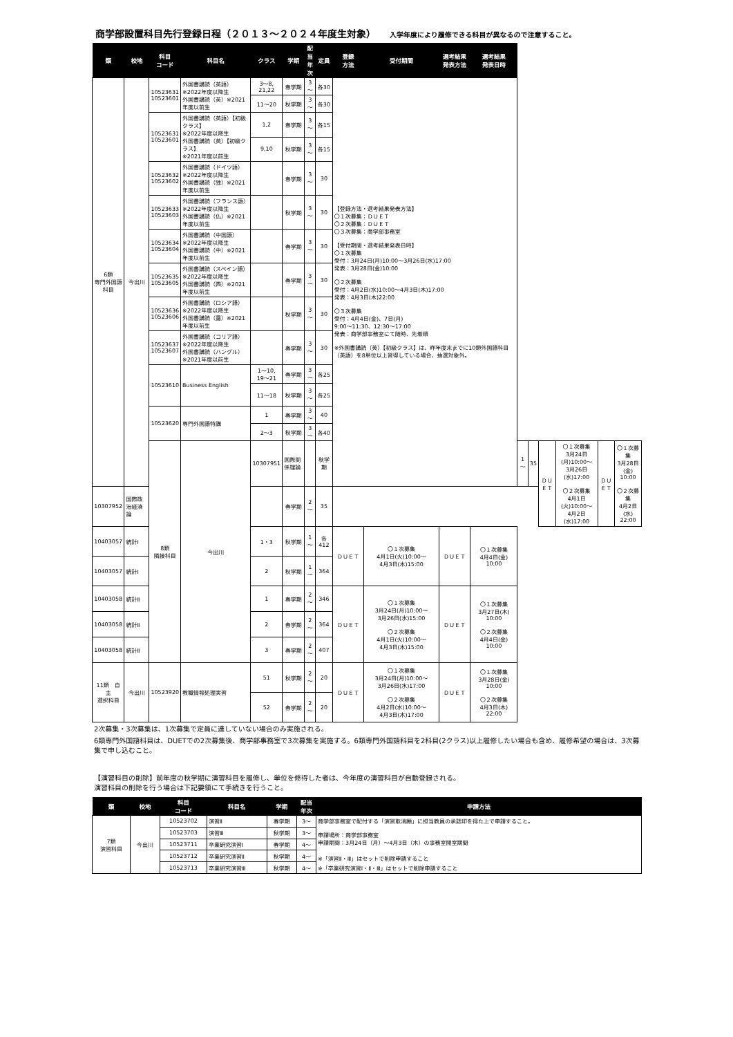商学部設置科目先行登録日程（２０１３～２０２４年度生対象） 入学年度により履修できる科目が異なるので注意すること。
| 類 | 校地 | 科目 コード | 科目名 | クラス | 学期 | 配当 年次 | 定員 | 登録 方法 | 受付期間 | 選考結果 発表方法 | 選考結果 発表日時 | | | | | | |
| --- | --- | --- | --- | --- | --- | --- | --- | --- | --- | --- | --- | --- | --- | --- | --- | --- | --- |
| 6類 専門外国語 科目 | 今出川 | 10523631 10523601 | 外国書講読（英語）※2022年度以降生 外国書講読（英）※2021年度以前生 | 3～8, 21,22 | 春学期 | 3～ | 各30 | 【登録方法・選考結果発表方法】 〇１次募集：ＤＵＥＴ 〇２次募集：ＤＵＥＴ 〇３次募集：商学部事務室 【受付期間・選考結果発表日時】 〇１次募集 受付：3月24日(月)10:00～3月26日(水)17:00 発表：3月28日(金)10:00 〇２次募集 受付：4月2日(水)10:00～4月3日(木)17:00 発表：4月3日(木)22:00 〇３次募集 受付：4月4日(金)、7日(月) 9:00～11:30、12:30～17:00 発表：商学部事務室にて随時、先着順 ※外国書講読（英）【初級クラス】は、昨年度末までに10類外国語科目（英語）を8単位以上習得している場合、抽選対象外。 | | | | | | | | | |
| | | | | 11～20 | 秋学期 | 3～ | 各30 | | | | | | | | | | |
| | | 10523631 10523601 | 外国書講読（英語）【初級クラス】 ※2022年度以降生 外国書講読（英）【初級クラス】 ※2021年度以前生 | 1,2 | 春学期 | 3～ | 各15 | | | | | | | | | | |
| | | | | 9,10 | 秋学期 | 3～ | 各15 | | | | | | | | | | |
| | | 10523632 10523602 | 外国書講読（ドイツ語）※2022年度以降生 外国書講読（独）※2021年度以前生 | | 春学期 | 3～ | 30 | | | | | | | | | | |
| | | 10523633 10523603 | 外国書講読（フランス語）※2022年度以降生 外国書講読（仏）※2021年度以前生 | | 秋学期 | 3～ | 30 | | | | | | | | | | |
| | | 10523634 10523604 | 外国書講読（中国語）※2022年度以降生 外国書講読（中）※2021年度以前生 | | 春学期 | 3～ | 30 | | | | | | | | | | |
| | | 10523635 10523605 | 外国書講読（スペイン語）※2022年度以降生 外国書講読（西）※2021年度以前生 | | 春学期 | 3～ | 30 | | | | | | | | | | |
| | | 10523636 10523606 | 外国書講読（ロシア語）※2022年度以降生 外国書講読（露）※2021年度以前生 | | 秋学期 | 3～ | 30 | | | | | | | | | | |
| | | 10523637 10523607 | 外国書講読（コリア語）※2022年度以降生 外国書講読（ハングル）※2021年度以前生 | | 春学期 | 3～ | 30 | | | | | | | | | | |
| | | 10523610 | Business English | 1～10, 19～21 | 春学期 | 3～ | 各25 | | | | | | | | | | |
| | | | | 11～18 | 秋学期 | 3～ | 各25 | | | | | | | | | | |
| | | 10523620 | 専門外国語特講 | 1 | 春学期 | 3～ | 40 | | | | | | | | | | |
| | | | | 2～3 | 秋学期 | 3～ | 各40 | | | | | | | | | | |
| | | 8類 隣接科目 | 今出川 | 10307951 | 国際関係理論 | | 秋学期 | | | | | 1～ | 35 | ＤＵＥＴ | 〇１次募集 3月24日(月)10:00～ 3月26日(水)17:00 〇２次募集 4月1日(火)10:00～ 4月2日(水)17:00 | ＤＵＥＴ | 〇１次募集 3月28日(金) 10:00 〇２次募集 4月2日(水) 22:00 |
| 10307952 | 国際政治経済論 | | | | 春学期 | 2～ | 35 | | | | | | | | | | |
| 10403057 | 統計Ⅰ | | | 1・3 | 秋学期 | 1～ | 各412 | ＤＵＥＴ | 〇１次募集 4月1日(火)10:00～ 4月3日(木)15:00 | ＤＵＥＴ | 〇１次募集 4月4日(金) 10:00 | | | | | | |
| 10403057 | 統計Ⅰ | | | 2 | 秋学期 | 1～ | 364 | | | | | | | | | | |
| 10403058 | 統計Ⅱ | | | 1 | 春学期 | 2～ | 346 | ＤＵＥＴ | 〇１次募集 3月24日(月)10:00～ 3月26日(水)15:00 〇２次募集 4月1日(火)10:00～ 4月3日(木)15:00 | ＤＵＥＴ | 〇１次募集 3月27日(木) 10:00 〇２次募集 4月4日(金) 10:00 | | | | | | |
| 10403058 | 統計Ⅱ | | | 2 | 春学期 | 2～ | 364 | | | | | | | | | | |
| 10403058 | 統計Ⅱ | | | 3 | 春学期 | 2～ | 407 | | | | | | | | | | |
| 11類 自主 選択科目 | 今出川 | 10523920 | 教職情報処理実習 | 51 | 秋学期 | 2～ | 20 | ＤＵＥＴ | 〇１次募集 3月24日(月)10:00～ 3月26日(水)17:00 〇２次募集 4月2日(水)10:00～ 4月3日(木)17:00 | ＤＵＥＴ | 〇１次募集 3月28日(金) 10:00 〇２次募集 4月3日(木) 22:00 | | | | | | |
| | | | | 52 | 春学期 | 2～ | 20 | | | | | | | | | | |
2次募集・3次募集は、1次募集で定員に達していない場合のみ実施される。
6類専門外国語科目は、DUETでの2次募集後、商学部事務室で3次募集を実施する。6類専門外国語科目を2科目(2クラス)以上履修したい場合も含め、履修希望の場合は、3次募集で申し込むこと。
【演習科目の削除】前年度の秋学期に演習科目を履修し、単位を修得した者は、今年度の演習科目が自動登録される。
演習科目の削除を行う場合は下記要領にて手続きを行うこと。
| 類 | 校地 | 科目 コード | 科目名 | 学期 | 配当 年次 | 申請方法 |
| --- | --- | --- | --- | --- | --- | --- |
| 7類 演習科目 | 今出川 | 10523702 | 演習Ⅱ | 春学期 | 3～ | 商学部事務室で配付する「演習取消願」に担当教員の承認印を得た上で申請すること。 申請場所：商学部事務室 申請期間：3月24日（月）～4月3日（木）の事務室開室期間 ※「演習Ⅱ・Ⅲ」はセットで削除申請すること ※「卒業研究演習Ⅰ・Ⅱ・Ⅲ」はセットで削除申請すること |
| | | 10523703 | 演習Ⅲ | 秋学期 | 3～ | |
| | | 10523711 | 卒業研究演習Ⅰ | 春学期 | 4～ | |
| | | 10523712 | 卒業研究演習Ⅱ | 秋学期 | 4～ | |
| | | 10523713 | 卒業研究演習Ⅲ | 秋学期 | 4～ | |